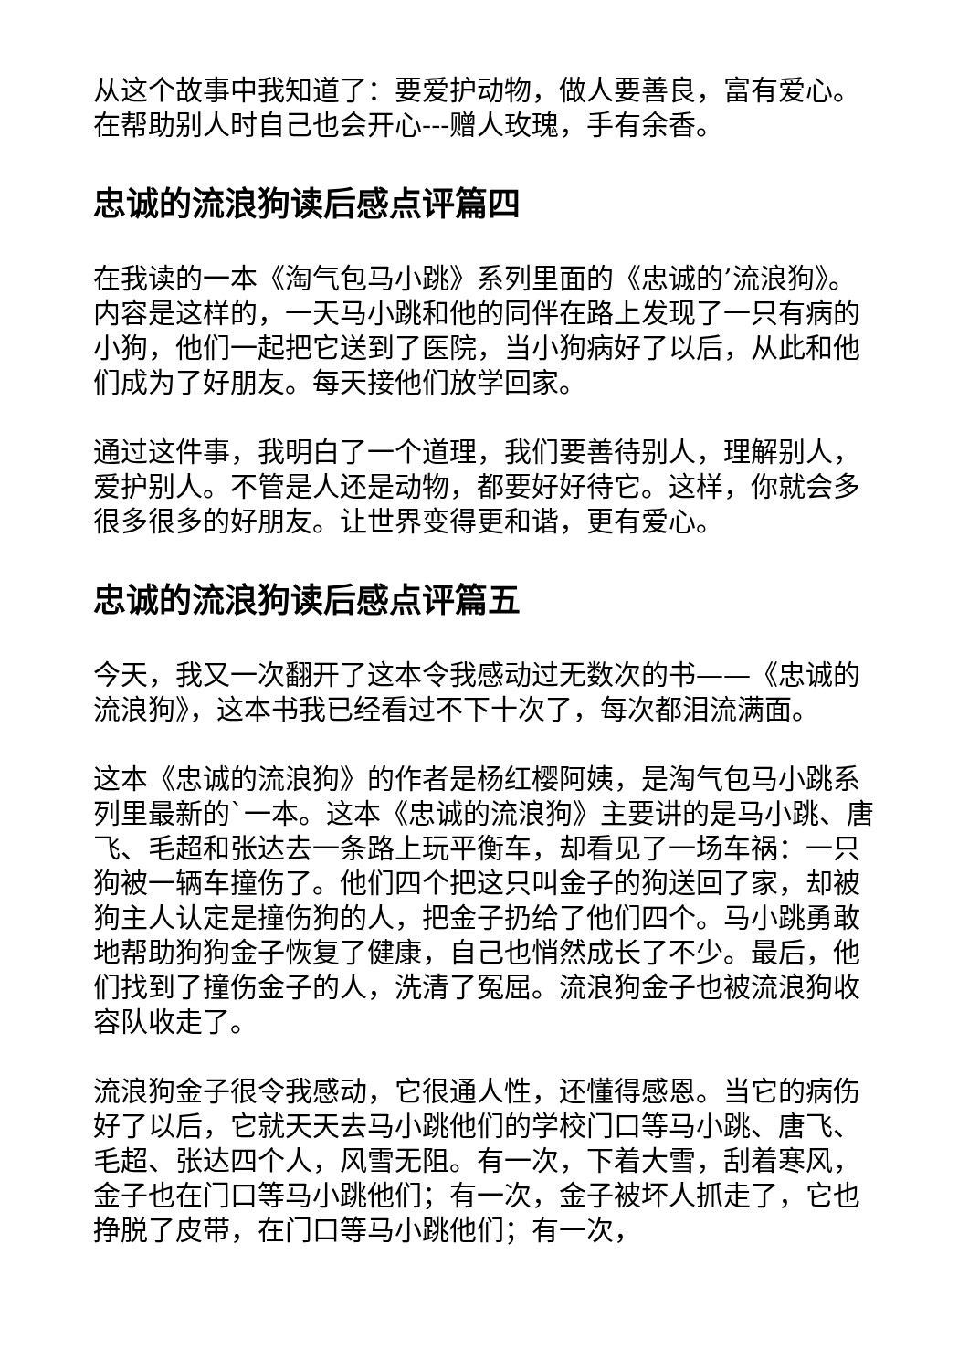从这个故事中我知道了：要爱护动物，做人要善良，富有爱心。在帮助别人时自己也会开心---赠人玫瑰，手有余香。
忠诚的流浪狗读后感点评篇四
在我读的一本《淘气包马小跳》系列里面的《忠诚的’流浪狗》。内容是这样的，一天马小跳和他的同伴在路上发现了一只有病的小狗，他们一起把它送到了医院，当小狗病好了以后，从此和他们成为了好朋友。每天接他们放学回家。
通过这件事，我明白了一个道理，我们要善待别人，理解别人，爱护别人。不管是人还是动物，都要好好待它。这样，你就会多很多很多的好朋友。让世界变得更和谐，更有爱心。
忠诚的流浪狗读后感点评篇五
今天，我又一次翻开了这本令我感动过无数次的书——《忠诚的流浪狗》，这本书我已经看过不下十次了，每次都泪流满面。
这本《忠诚的流浪狗》的作者是杨红樱阿姨，是淘气包马小跳系列里最新的`一本。这本《忠诚的流浪狗》主要讲的是马小跳、唐飞、毛超和张达去一条路上玩平衡车，却看见了一场车祸：一只狗被一辆车撞伤了。他们四个把这只叫金子的狗送回了家，却被狗主人认定是撞伤狗的人，把金子扔给了他们四个。马小跳勇敢地帮助狗狗金子恢复了健康，自己也悄然成长了不少。最后，他们找到了撞伤金子的人，洗清了冤屈。流浪狗金子也被流浪狗收容队收走了。
流浪狗金子很令我感动，它很通人性，还懂得感恩。当它的病伤好了以后，它就天天去马小跳他们的学校门口等马小跳、唐飞、毛超、张达四个人，风雪无阻。有一次，下着大雪，刮着寒风，金子也在门口等马小跳他们；有一次，金子被坏人抓走了，它也挣脱了皮带，在门口等马小跳他们；有一次，